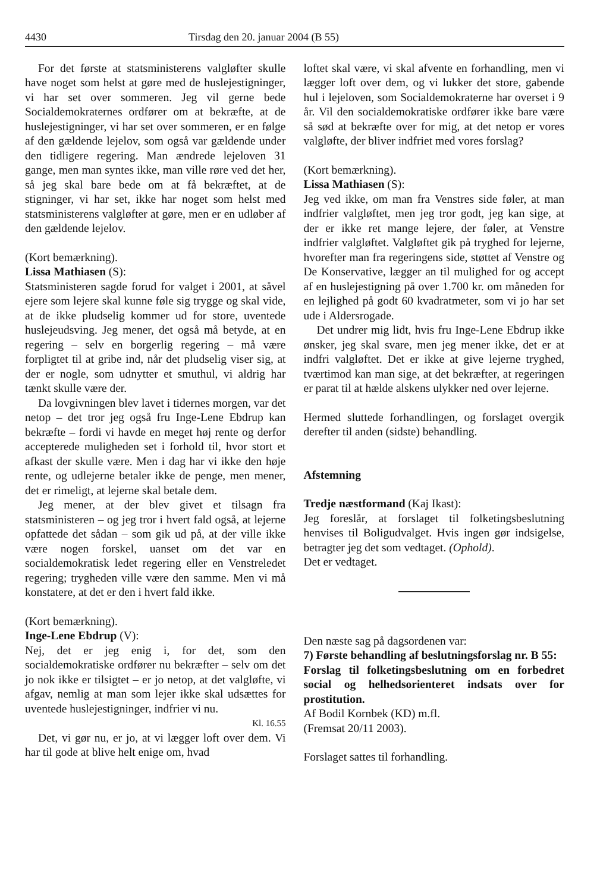4430 Tirsdag den 20. januar 2004 (B 55)
For det første at statsministerens valgløfter skulle have noget som helst at gøre med de huslejestigninger, vi har set over sommeren. Jeg vil gerne bede Socialdemokraternes ordfører om at bekræfte, at de huslejestigninger, vi har set over sommeren, er en følge af den gældende lejelov, som også var gældende under den tidligere regering. Man ændrede lejeloven 31 gange, men man syntes ikke, man ville røre ved det her, så jeg skal bare bede om at få bekræftet, at de stigninger, vi har set, ikke har noget som helst med statsministerens valgløfter at gøre, men er en udløber af den gældende lejelov.
(Kort bemærkning).
Lissa Mathiasen (S):
Statsministeren sagde forud for valget i 2001, at såvel ejere som lejere skal kunne føle sig trygge og skal vide, at de ikke pludselig kommer ud for store, uventede huslejeudsving. Jeg mener, det også må betyde, at en regering – selv en borgerlig regering – må være forpligtet til at gribe ind, når det pludselig viser sig, at der er nogle, som udnytter et smuthul, vi aldrig har tænkt skulle være der.
Da lovgivningen blev lavet i tidernes morgen, var det netop – det tror jeg også fru Inge-Lene Ebdrup kan bekræfte – fordi vi havde en meget høj rente og derfor accepterede muligheden set i forhold til, hvor stort et afkast der skulle være. Men i dag har vi ikke den høje rente, og udlejerne betaler ikke de penge, men mener, det er rimeligt, at lejerne skal betale dem.
Jeg mener, at der blev givet et tilsagn fra statsministeren – og jeg tror i hvert fald også, at lejerne opfattede det sådan – som gik ud på, at der ville ikke være nogen forskel, uanset om det var en socialdemokratisk ledet regering eller en Venstreledet regering; trygheden ville være den samme. Men vi må konstatere, at det er den i hvert fald ikke.
(Kort bemærkning).
Inge-Lene Ebdrup (V):
Nej, det er jeg enig i, for det, som den socialdemokratiske ordfører nu bekræfter – selv om det jo nok ikke er tilsigtet – er jo netop, at det valgløfte, vi afgav, nemlig at man som lejer ikke skal udsættes for uventede huslejestigninger, indfrier vi nu.
Kl. 16.55
Det, vi gør nu, er jo, at vi lægger loft over dem. Vi har til gode at blive helt enige om, hvad
loftet skal være, vi skal afvente en forhandling, men vi lægger loft over dem, og vi lukker det store, gabende hul i lejeloven, som Socialdemokraterne har overset i 9 år. Vil den socialdemokratiske ordfører ikke bare være så sød at bekræfte over for mig, at det netop er vores valgløfte, der bliver indfriet med vores forslag?
(Kort bemærkning).
Lissa Mathiasen (S):
Jeg ved ikke, om man fra Venstres side føler, at man indfrier valgløftet, men jeg tror godt, jeg kan sige, at der er ikke ret mange lejere, der føler, at Venstre indfrier valgløftet. Valgløftet gik på tryghed for lejerne, hvorefter man fra regeringens side, støttet af Venstre og De Konservative, lægger an til mulighed for og accept af en huslejestigning på over 1.700 kr. om måneden for en lejlighed på godt 60 kvadratmeter, som vi jo har set ude i Aldersrogade.
Det undrer mig lidt, hvis fru Inge-Lene Ebdrup ikke ønsker, jeg skal svare, men jeg mener ikke, det er at indfri valgløftet. Det er ikke at give lejerne tryghed, tværtimod kan man sige, at det bekræfter, at regeringen er parat til at hælde alskens ulykker ned over lejerne.
Hermed sluttede forhandlingen, og forslaget overgik derefter til anden (sidste) behandling.
Afstemning
Tredje næstformand (Kaj Ikast):
Jeg foreslår, at forslaget til folketingsbeslutning henvises til Boligudvalget. Hvis ingen gør indsigelse, betragter jeg det som vedtaget. (Ophold).
Det er vedtaget.
Den næste sag på dagsordenen var:
7) Første behandling af beslutningsforslag nr. B 55:
Forslag til folketingsbeslutning om en forbedret social og helhedsorienteret indsats over for prostitution.
Af Bodil Kornbek (KD) m.fl.
(Fremsat 20/11 2003).
Forslaget sattes til forhandling.